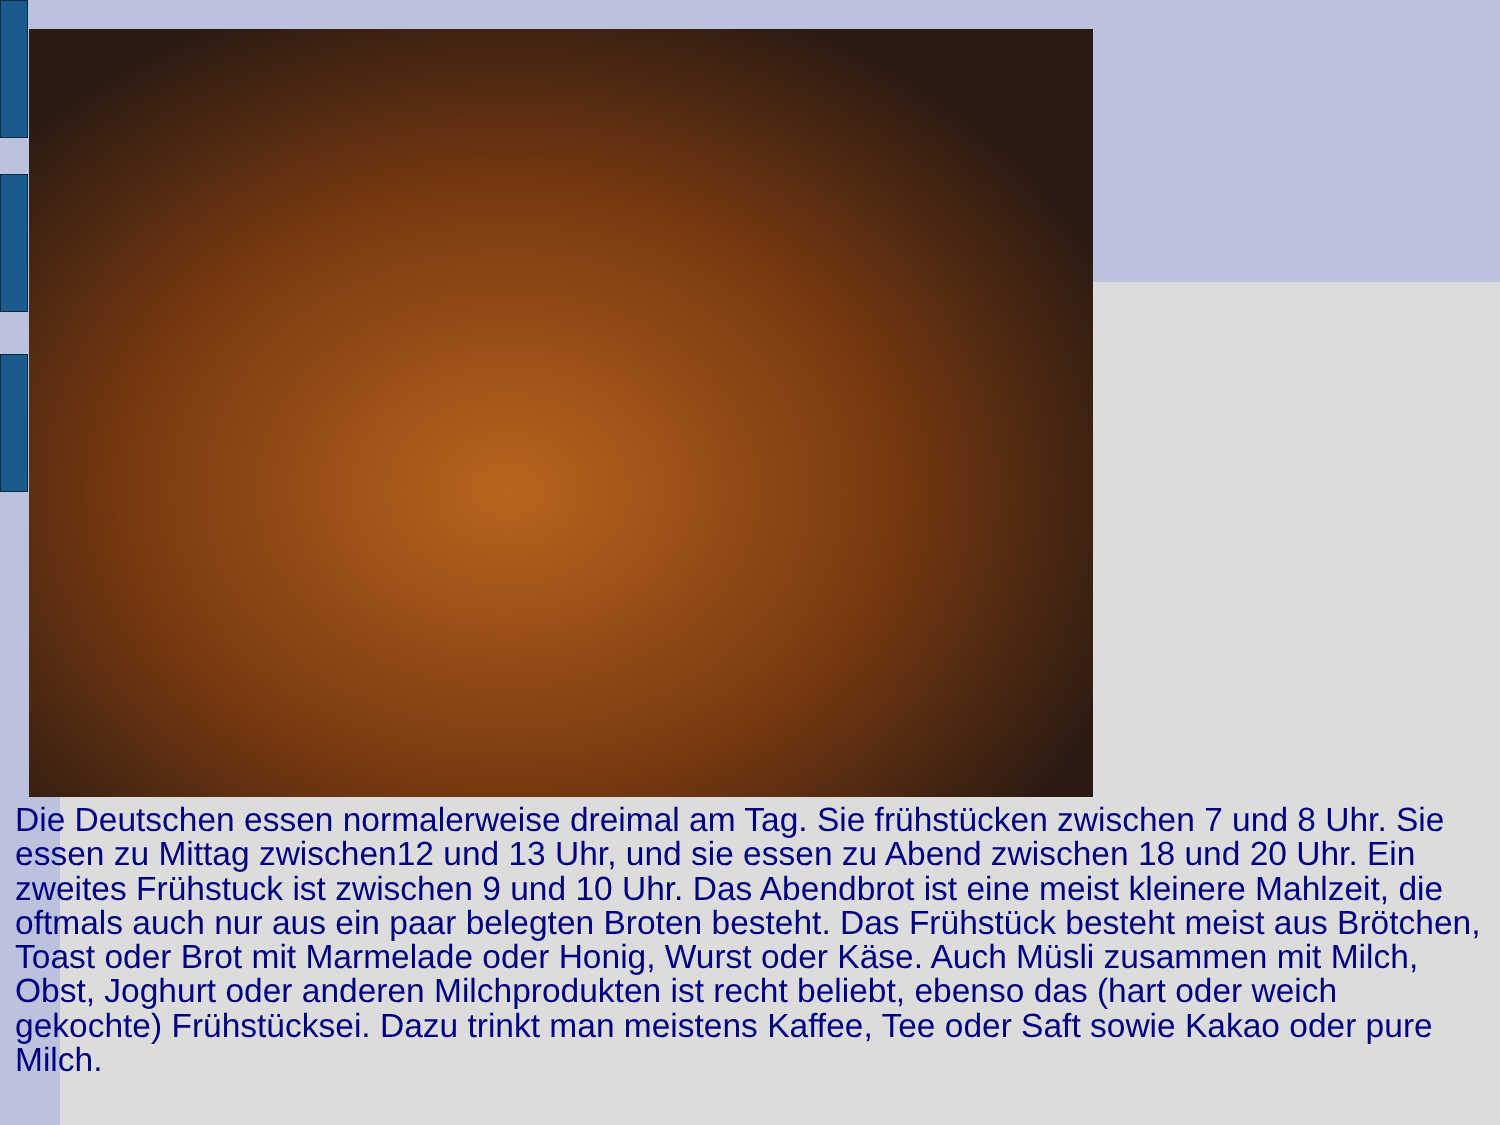Die Deutschen essen normalerweise dreimal am Tag. Sie frühstücken zwischen 7 und 8 Uhr. Sie essen zu Mittag zwischen12 und 13 Uhr, und sie essen zu Abend zwischen 18 und 20 Uhr. Ein zweites Frühstuck ist zwischen 9 und 10 Uhr. Das Abendbrot ist eine meist kleinere Mahlzeit, die oftmals auch nur aus ein paar belegten Broten besteht. Das Frühstück besteht meist aus Brötchen, Toast oder Brot mit Marmelade oder Honig, Wurst oder Käse. Auch Müsli zusammen mit Milch, Obst, Joghurt oder anderen Milchprodukten ist recht beliebt, ebenso das (hart oder weich gekochte) Frühstücksei. Dazu trinkt man meistens Kaffee, Tee oder Saft sowie Kakao oder pure Milch.